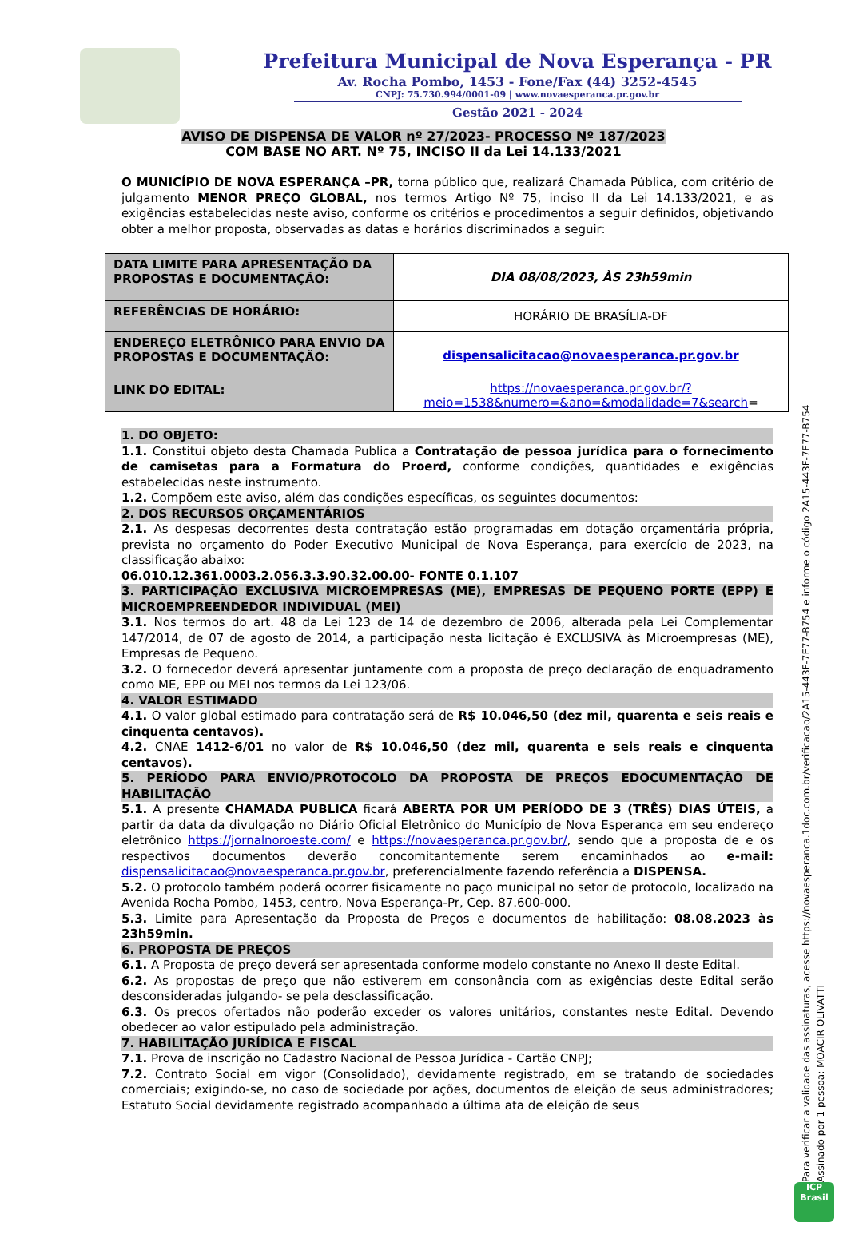Prefeitura Municipal de Nova Esperança - PR
Av. Rocha Pombo, 1453 - Fone/Fax (44) 3252-4545
CNPJ: 75.730.994/0001-09 | www.novaesperanca.pr.gov.br
Gestão 2021 - 2024
AVISO DE DISPENSA DE VALOR nº 27/2023- PROCESSO Nº 187/2023
COM BASE NO ART. Nº 75, INCISO II da Lei 14.133/2021
O MUNICÍPIO DE NOVA ESPERANÇA –PR, torna público que, realizará Chamada Pública, com critério de julgamento MENOR PREÇO GLOBAL, nos termos Artigo Nº 75, inciso II da Lei 14.133/2021, e as exigências estabelecidas neste aviso, conforme os critérios e procedimentos a seguir definidos, objetivando obter a melhor proposta, observadas as datas e horários discriminados a seguir:
| DATA LIMITE PARA APRESENTAÇÃO DA PROPOSTAS E DOCUMENTAÇÃO: | DIA 08/08/2023, ÀS 23h59min |
| REFERÊNCIAS DE HORÁRIO: | HORÁRIO DE BRASÍLIA-DF |
| ENDEREÇO ELETRÔNICO PARA ENVIO DA PROPOSTAS E DOCUMENTAÇÃO: | dispensalicitacao@novaesperanca.pr.gov.br |
| LINK DO EDITAL: | https://novaesperanca.pr.gov.br/?meio=1538&numero=&ano=&modalidade=7&search = |
1. DO OBJETO:
1.1. Constitui objeto desta Chamada Publica a Contratação de pessoa jurídica para o fornecimento de camisetas para a Formatura do Proerd, conforme condições, quantidades e exigências estabelecidas neste instrumento.
1.2. Compõem este aviso, além das condições específicas, os seguintes documentos:
2. DOS RECURSOS ORÇAMENTÁRIOS
2.1. As despesas decorrentes desta contratação estão programadas em dotação orçamentária própria, prevista no orçamento do Poder Executivo Municipal de Nova Esperança, para exercício de 2023, na classificação abaixo:
06.010.12.361.0003.2.056.3.3.90.32.00.00- FONTE 0.1.107
3. PARTICIPAÇÃO EXCLUSIVA MICROEMPRESAS (ME), EMPRESAS DE PEQUENO PORTE (EPP) E MICROEMPREENDEDOR INDIVIDUAL (MEI)
3.1. Nos termos do art. 48 da Lei 123 de 14 de dezembro de 2006, alterada pela Lei Complementar 147/2014, de 07 de agosto de 2014, a participação nesta licitação é EXCLUSIVA às Microempresas (ME), Empresas de Pequeno.
3.2. O fornecedor deverá apresentar juntamente com a proposta de preço declaração de enquadramento como ME, EPP ou MEI nos termos da Lei 123/06.
4. VALOR ESTIMADO
4.1. O valor global estimado para contratação será de R$ 10.046,50 (dez mil, quarenta e seis reais e cinquenta centavos).
4.2. CNAE 1412-6/01 no valor de R$ 10.046,50 (dez mil, quarenta e seis reais e cinquenta centavos).
5. PERÍODO PARA ENVIO/PROTOCOLO DA PROPOSTA DE PREÇOS EDOCUMENTAÇÃO DE HABILITAÇÃO
5.1. A presente CHAMADA PUBLICA ficará ABERTA POR UM PERÍODO DE 3 (TRÊS) DIAS ÚTEIS, a partir da data da divulgação no Diário Oficial Eletrônico do Município de Nova Esperança em seu endereço eletrônico https://jornalnoroeste.com/ e https://novaesperanca.pr.gov.br/, sendo que a proposta de e os respectivos documentos deverão concomitantemente serem encaminhados ao e-mail: dispensalicitacao@novaesperanca.pr.gov.br, preferencialmente fazendo referência a DISPENSA.
5.2. O protocolo também poderá ocorrer fisicamente no paço municipal no setor de protocolo, localizado na Avenida Rocha Pombo, 1453, centro, Nova Esperança-Pr, Cep. 87.600-000.
5.3. Limite para Apresentação da Proposta de Preços e documentos de habilitação: 08.08.2023 às 23h59min.
6. PROPOSTA DE PREÇOS
6.1. A Proposta de preço deverá ser apresentada conforme modelo constante no Anexo II deste Edital.
6.2. As propostas de preço que não estiverem em consonância com as exigências deste Edital serão desconsideradas julgando- se pela desclassificação.
6.3. Os preços ofertados não poderão exceder os valores unitários, constantes neste Edital. Devendo obedecer ao valor estipulado pela administração.
7. HABILITAÇÃO JURÍDICA E FISCAL
7.1. Prova de inscrição no Cadastro Nacional de Pessoa Jurídica - Cartão CNPJ;
7.2. Contrato Social em vigor (Consolidado), devidamente registrado, em se tratando de sociedades comerciais; exigindo-se, no caso de sociedade por ações, documentos de eleição de seus administradores; Estatuto Social devidamente registrado acompanhado a última ata de eleição de seus
Para verificar a validade das assinaturas, acesse https://novaesperanca.1doc.com.br/verificacao/2A15-443F-7E77-B754 e informe o código 2A15-443F-7E77-B754
Assinado por 1 pessoa: MOACIR OLIVATTI
ICP
Brasil